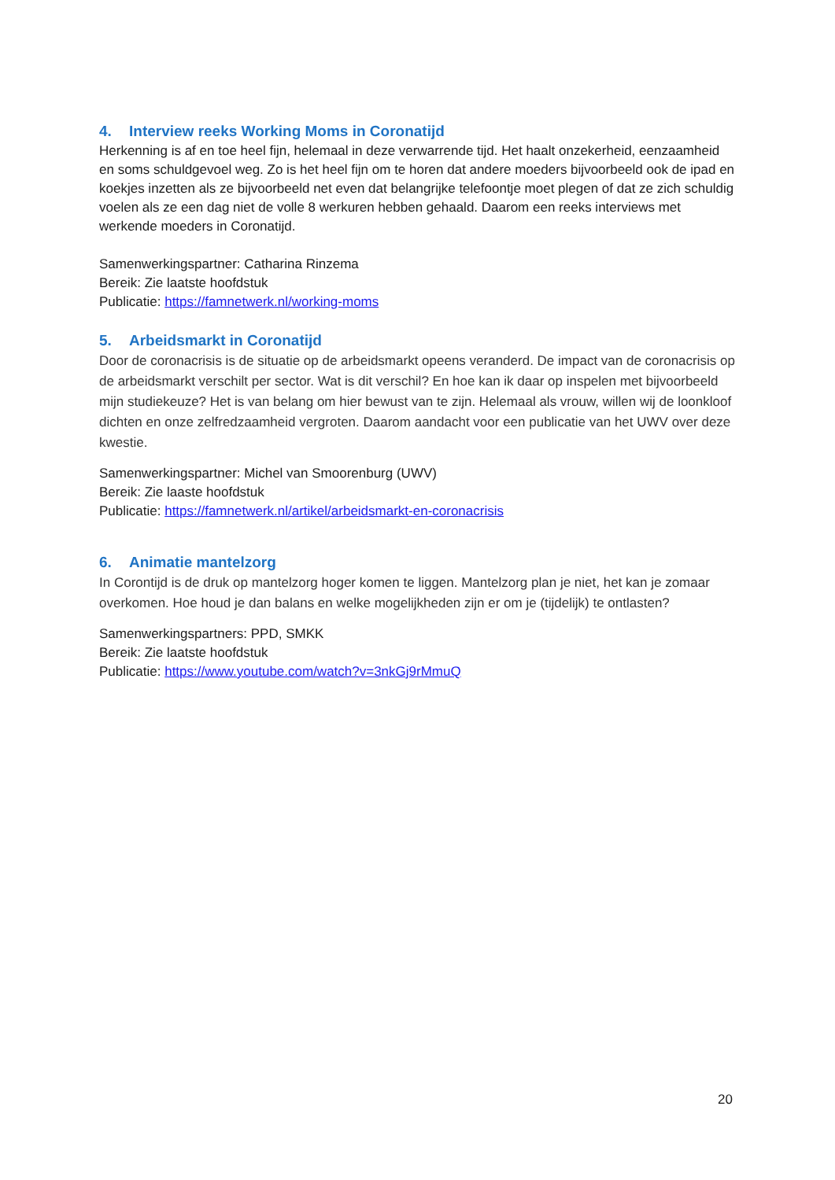4. Interview reeks Working Moms in Coronatijd
Herkenning is af en toe heel fijn, helemaal in deze verwarrende tijd. Het haalt onzekerheid, eenzaamheid en soms schuldgevoel weg. Zo is het heel fijn om te horen dat andere moeders bijvoorbeeld ook de ipad en koekjes inzetten als ze bijvoorbeeld net even dat belangrijke telefoontje moet plegen of dat ze zich schuldig voelen als ze een dag niet de volle 8 werkuren hebben gehaald. Daarom een reeks interviews met werkende moeders in Coronatijd.
Samenwerkingspartner: Catharina Rinzema
Bereik: Zie laatste hoofdstuk
Publicatie: https://famnetwerk.nl/working-moms
5. Arbeidsmarkt in Coronatijd
Door de coronacrisis is de situatie op de arbeidsmarkt opeens veranderd. De impact van de coronacrisis op de arbeidsmarkt verschilt per sector. Wat is dit verschil? En hoe kan ik daar op inspelen met bijvoorbeeld mijn studiekeuze? Het is van belang om hier bewust van te zijn. Helemaal als vrouw, willen wij de loonkloof dichten en onze zelfredzaamheid vergroten. Daarom aandacht voor een publicatie van het UWV over deze kwestie.
Samenwerkingspartner: Michel van Smoorenburg (UWV)
Bereik: Zie laaste hoofdstuk
Publicatie: https://famnetwerk.nl/artikel/arbeidsmarkt-en-coronacrisis
6. Animatie mantelzorg
In Corontijd is de druk op mantelzorg hoger komen te liggen. Mantelzorg plan je niet, het kan je zomaar overkomen. Hoe houd je dan balans en welke mogelijkheden zijn er om je (tijdelijk) te ontlasten?
Samenwerkingspartners: PPD, SMKK
Bereik: Zie laatste hoofdstuk
Publicatie: https://www.youtube.com/watch?v=3nkGj9rMmuQ
20